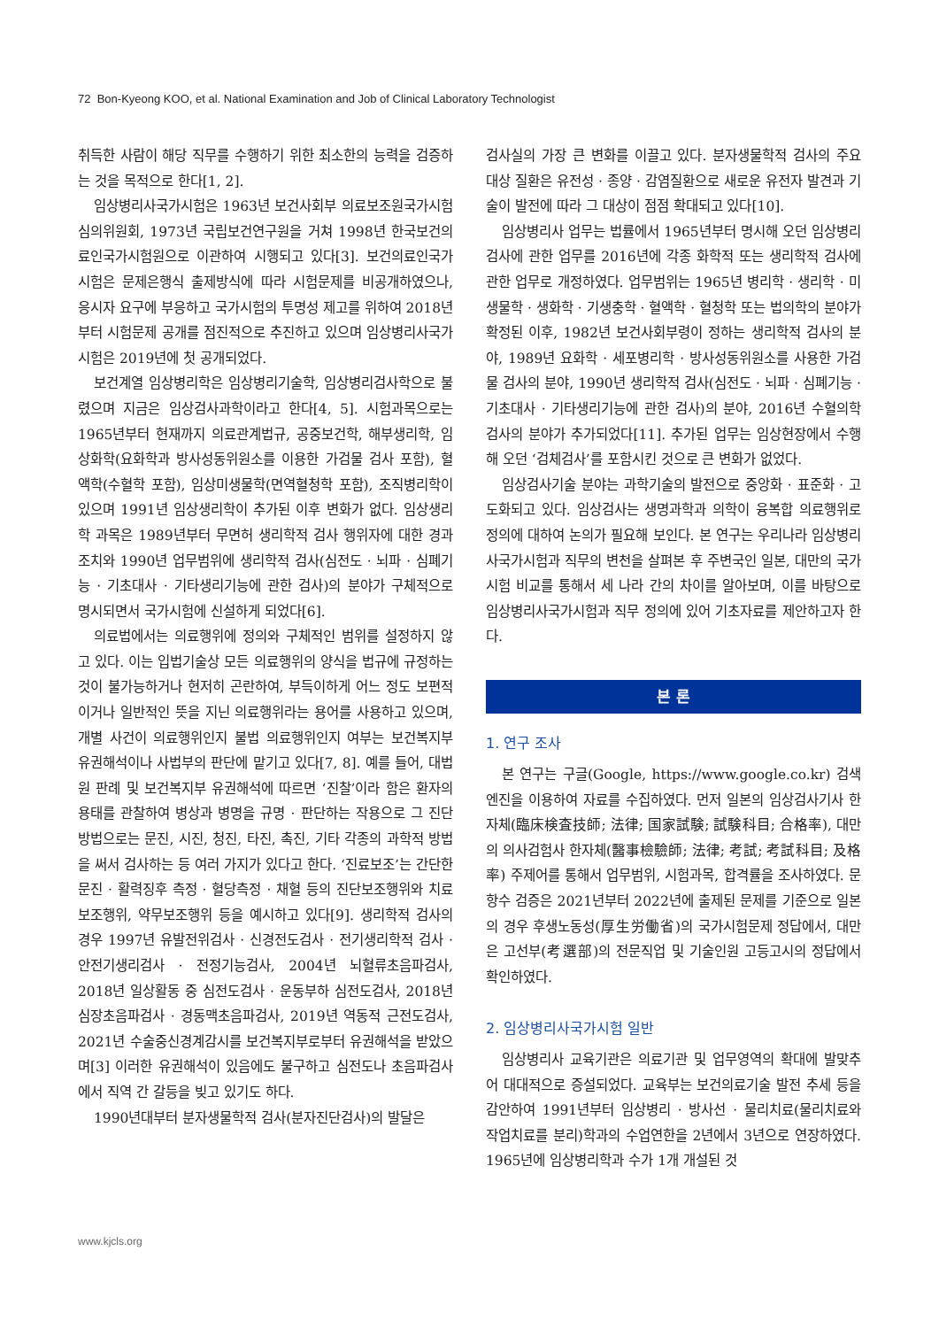72 Bon-Kyeong KOO, et al. National Examination and Job of Clinical Laboratory Technologist
취득한 사람이 해당 직무를 수행하기 위한 최소한의 능력을 검증하는 것을 목적으로 한다[1, 2].
임상병리사국가시험은 1963년 보건사회부 의료보조원국가시험심의위원회, 1973년 국립보건연구원을 거쳐 1998년 한국보건의료인국가시험원으로 이관하여 시행되고 있다[3]. 보건의료인국가시험은 문제은행식 출제방식에 따라 시험문제를 비공개하였으나, 응시자 요구에 부응하고 국가시험의 투명성 제고를 위하여 2018년부터 시험문제 공개를 점진적으로 추진하고 있으며 임상병리사국가시험은 2019년에 첫 공개되었다.
보건계열 임상병리학은 임상병리기술학, 임상병리검사학으로 불렸으며 지금은 임상검사과학이라고 한다[4, 5]. 시험과목으로는 1965년부터 현재까지 의료관계법규, 공중보건학, 해부생리학, 임상화학(요화학과 방사성동위원소를 이용한 가검물 검사 포함), 혈액학(수혈학 포함), 임상미생물학(면역혈청학 포함), 조직병리학이 있으며 1991년 임상생리학이 추가된 이후 변화가 없다. 임상생리학 과목은 1989년부터 무면허 생리학적 검사 행위자에 대한 경과 조치와 1990년 업무범위에 생리학적 검사(심전도 · 뇌파 · 심폐기능 · 기초대사 · 기타생리기능에 관한 검사)의 분야가 구체적으로 명시되면서 국가시험에 신설하게 되었다[6].
의료법에서는 의료행위에 정의와 구체적인 범위를 설정하지 않고 있다. 이는 입법기술상 모든 의료행위의 양식을 법규에 규정하는 것이 불가능하거나 현저히 곤란하여, 부득이하게 어느 정도 보편적이거나 일반적인 뜻을 지닌 의료행위라는 용어를 사용하고 있으며, 개별 사건이 의료행위인지 불법 의료행위인지 여부는 보건복지부 유권해석이나 사법부의 판단에 맡기고 있다[7, 8]. 예를 들어, 대법원 판례 및 보건복지부 유권해석에 따르면 ‘진찰’이라 함은 환자의 용태를 관찰하여 병상과 병명을 규명 · 판단하는 작용으로 그 진단 방법으로는 문진, 시진, 청진, 타진, 촉진, 기타 각종의 과학적 방법을 써서 검사하는 등 여러 가지가 있다고 한다. ‘진료보조’는 간단한 문진 · 활력징후 측정 · 혈당측정 · 채혈 등의 진단보조행위와 치료보조행위, 약무보조행위 등을 예시하고 있다[9]. 생리학적 검사의 경우 1997년 유발전위검사 · 신경전도검사 · 전기생리학적 검사 · 안전기생리검사 · 전정기능검사, 2004년 뇌혈류초음파검사, 2018년 일상활동 중 심전도검사 · 운동부하 심전도검사, 2018년 심장초음파검사 · 경동맥초음파검사, 2019년 역동적 근전도검사, 2021년 수술중신경계감시를 보건복지부로부터 유권해석을 받았으며[3] 이러한 유권해석이 있음에도 불구하고 심전도나 초음파검사에서 직역 간 갈등을 빚고 있기도 하다.
1990년대부터 분자생물학적 검사(분자진단검사)의 발달은
검사실의 가장 큰 변화를 이끌고 있다. 분자생물학적 검사의 주요 대상 질환은 유전성 · 종양 · 감염질환으로 새로운 유전자 발견과 기술이 발전에 따라 그 대상이 점점 확대되고 있다[10].
임상병리사 업무는 법률에서 1965년부터 명시해 오던 임상병리검사에 관한 업무를 2016년에 각종 화학적 또는 생리학적 검사에 관한 업무로 개정하였다. 업무범위는 1965년 병리학 · 생리학 · 미생물학 · 생화학 · 기생충학 · 혈액학 · 혈청학 또는 법의학의 분야가 확정된 이후, 1982년 보건사회부령이 정하는 생리학적 검사의 분야, 1989년 요화학 · 세포병리학 · 방사성동위원소를 사용한 가검물 검사의 분야, 1990년 생리학적 검사(심전도 · 뇌파 · 심폐기능 · 기초대사 · 기타생리기능에 관한 검사)의 분야, 2016년 수혈의학 검사의 분야가 추가되었다[11]. 추가된 업무는 임상현장에서 수행해 오던 ‘검체검사’를 포함시킨 것으로 큰 변화가 없었다.
임상검사기술 분야는 과학기술의 발전으로 중앙화 · 표준화 · 고도화되고 있다. 임상검사는 생명과학과 의학이 융복합 의료행위로 정의에 대하여 논의가 필요해 보인다. 본 연구는 우리나라 임상병리사국가시험과 직무의 변천을 살펴본 후 주변국인 일본, 대만의 국가시험 비교를 통해서 세 나라 간의 차이를 알아보며, 이를 바탕으로 임상병리사국가시험과 직무 정의에 있어 기초자료를 제안하고자 한다.
본 론
1. 연구 조사
본 연구는 구글(Google, https://www.google.co.kr) 검색엔진을 이용하여 자료를 수집하였다. 먼저 일본의 임상검사기사 한자체(臨床検査技師; 法律; 国家試験; 試験科目; 合格率), 대만의 의사검험사 한자체(醫事檢驗師; 法律; 考試; 考試科目; 及格率) 주제어를 통해서 업무범위, 시험과목, 합격률을 조사하였다. 문항수 검증은 2021년부터 2022년에 출제된 문제를 기준으로 일본의 경우 후생노동성(厚生労働省)의 국가시험문제 정답에서, 대만은 고선부(考選部)의 전문직업 및 기술인원 고등고시의 정답에서 확인하였다.
2. 임상병리사국가시험 일반
임상병리사 교육기관은 의료기관 및 업무영역의 확대에 발맞추어 대대적으로 증설되었다. 교육부는 보건의료기술 발전 추세 등을 감안하여 1991년부터 임상병리 · 방사선 · 물리치료(물리치료와 작업치료를 분리)학과의 수업연한을 2년에서 3년으로 연장하였다. 1965년에 임상병리학과 수가 1개 개설된 것
www.kjcls.org